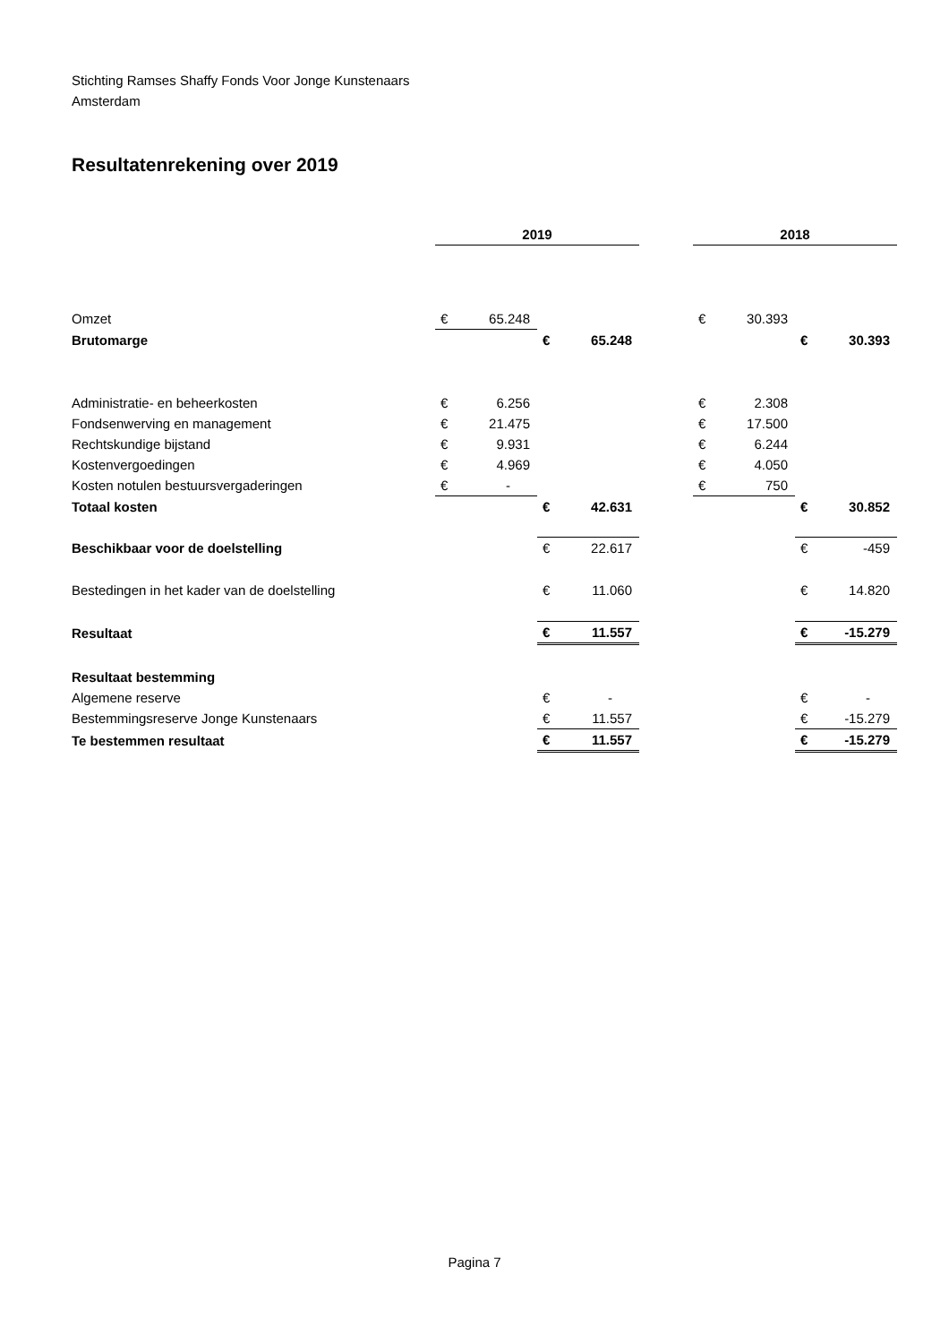Stichting Ramses Shaffy Fonds Voor Jonge Kunstenaars
Amsterdam
Resultatenrekening over 2019
| | 2019 | | | | | 2018 | | | |
| Omzet | € | 65.248 | | | | € | 30.393 | | |
| Brutomarge | | | € | 65.248 | | | | € | 30.393 |
| Administratie- en beheerkosten | € | 6.256 | | | | € | 2.308 | | |
| Fondsenwerving en management | € | 21.475 | | | | € | 17.500 | | |
| Rechtskundige bijstand | € | 9.931 | | | | € | 6.244 | | |
| Kostenvergoedingen | € | 4.969 | | | | € | 4.050 | | |
| Kosten notulen bestuursvergaderingen | € | - | | | | € | 750 | | |
| Totaal kosten | | | € | 42.631 | | | | € | 30.852 |
| Beschikbaar voor de doelstelling | | | € | 22.617 | | | | € | -459 |
| Bestedingen in het kader van de doelstelling | | | € | 11.060 | | | | € | 14.820 |
| Resultaat | | | € | 11.557 | | | | € | -15.279 |
| Resultaat bestemming | | | | | | | | | |
| Algemene reserve | | | € | - | | | | € | - |
| Bestemmingsreserve Jonge Kunstenaars | | | € | 11.557 | | | | € | -15.279 |
| Te bestemmen resultaat | | | € | 11.557 | | | | € | -15.279 |
Pagina 7